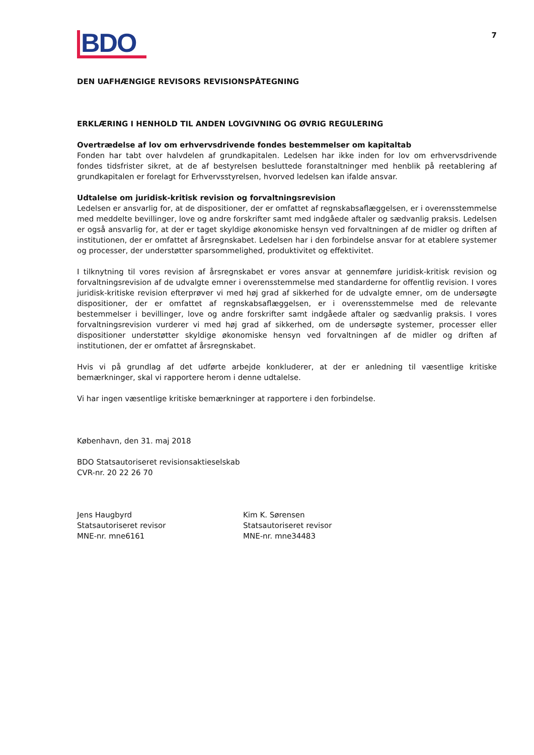BDO
7
DEN UAFHÆNGIGE REVISORS REVISIONSPÅTEGNING
ERKLÆRING I HENHOLD TIL ANDEN LOVGIVNING OG ØVRIG REGULERING
Overtrædelse af lov om erhvervsdrivende fondes bestemmelser om kapitaltab
Fonden har tabt over halvdelen af grundkapitalen. Ledelsen har ikke inden for lov om erhvervsdrivende fondes tidsfrister sikret, at de af bestyrelsen besluttede foranstaltninger med henblik på reetablering af grundkapitalen er forelagt for Erhvervsstyrelsen, hvorved ledelsen kan ifalde ansvar.
Udtalelse om juridisk-kritisk revision og forvaltningsrevision
Ledelsen er ansvarlig for, at de dispositioner, der er omfattet af regnskabsaflæggelsen, er i overensstemmelse med meddelte bevillinger, love og andre forskrifter samt med indgåede aftaler og sædvanlig praksis. Ledelsen er også ansvarlig for, at der er taget skyldige økonomiske hensyn ved forvaltningen af de midler og driften af institutionen, der er omfattet af årsregnskabet. Ledelsen har i den forbindelse ansvar for at etablere systemer og processer, der understøtter sparsommelighed, produktivitet og effektivitet.
I tilknytning til vores revision af årsregnskabet er vores ansvar at gennemføre juridisk-kritisk revision og forvaltningsrevision af de udvalgte emner i overensstemmelse med standarderne for offentlig revision. I vores juridisk-kritiske revision efterprøver vi med høj grad af sikkerhed for de udvalgte emner, om de undersøgte dispositioner, der er omfattet af regnskabsaflæggelsen, er i overensstemmelse med de relevante bestemmelser i bevillinger, love og andre forskrifter samt indgåede aftaler og sædvanlig praksis. I vores forvaltningsrevision vurderer vi med høj grad af sikkerhed, om de undersøgte systemer, processer eller dispositioner understøtter skyldige økonomiske hensyn ved forvaltningen af de midler og driften af institutionen, der er omfattet af årsregnskabet.
Hvis vi på grundlag af det udførte arbejde konkluderer, at der er anledning til væsentlige kritiske bemærkninger, skal vi rapportere herom i denne udtalelse.
Vi har ingen væsentlige kritiske bemærkninger at rapportere i den forbindelse.
København, den 31. maj 2018
BDO Statsautoriseret revisionsaktieselskab
CVR-nr. 20 22 26 70
Jens Haugbyrd
Statsautoriseret revisor
MNE-nr. mne6161
Kim K. Sørensen
Statsautoriseret revisor
MNE-nr. mne34483